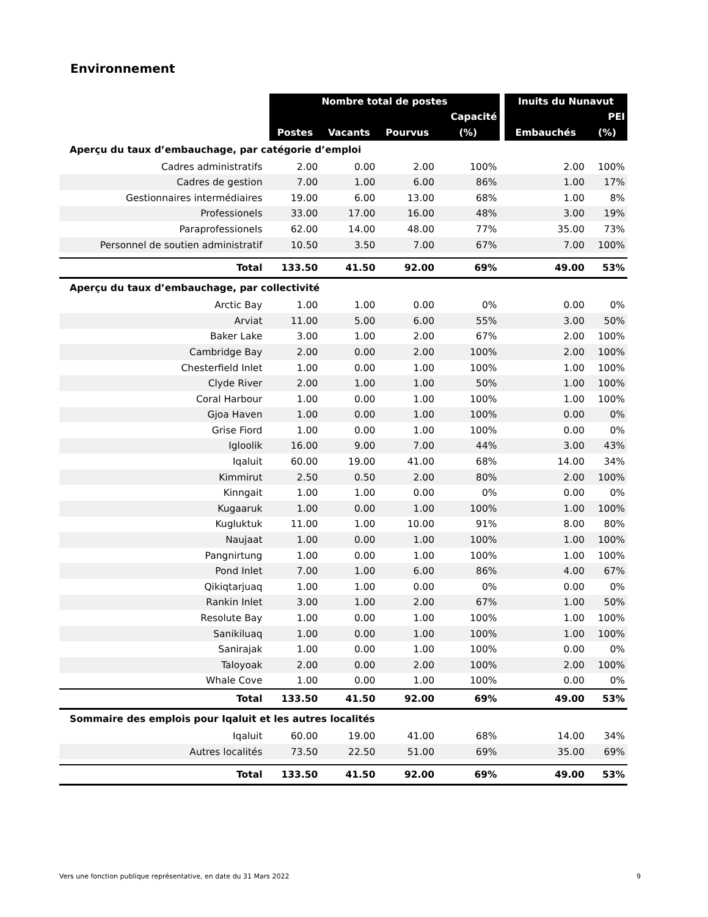Environnement
| | Nombre total de postes | | | | | Inuits du Nunavut | |
| --- | --- | --- | --- | --- | --- | --- | --- |
| | | | | Capacité | | | PEI |
| | Postes | Vacants | Pourvus | (%) | | Embauchés | (%) |
| Aperçu du taux d’embauchage, par catégorie d’emploi | | | | | | | |
| Cadres administratifs | 2.00 | 0.00 | 2.00 | 100% | | 2.00 | 100% |
| Cadres de gestion | 7.00 | 1.00 | 6.00 | 86% | | 1.00 | 17% |
| Gestionnaires intermédiaires | 19.00 | 6.00 | 13.00 | 68% | | 1.00 | 8% |
| Professionels | 33.00 | 17.00 | 16.00 | 48% | | 3.00 | 19% |
| Paraprofessionels | 62.00 | 14.00 | 48.00 | 77% | | 35.00 | 73% |
| Personnel de soutien administratif | 10.50 | 3.50 | 7.00 | 67% | | 7.00 | 100% |
| Total | 133.50 | 41.50 | 92.00 | 69% | | 49.00 | 53% |
| Aperçu du taux d’embauchage, par collectivité | | | | | | | |
| Arctic Bay | 1.00 | 1.00 | 0.00 | 0% | | 0.00 | 0% |
| Arviat | 11.00 | 5.00 | 6.00 | 55% | | 3.00 | 50% |
| Baker Lake | 3.00 | 1.00 | 2.00 | 67% | | 2.00 | 100% |
| Cambridge Bay | 2.00 | 0.00 | 2.00 | 100% | | 2.00 | 100% |
| Chesterfield Inlet | 1.00 | 0.00 | 1.00 | 100% | | 1.00 | 100% |
| Clyde River | 2.00 | 1.00 | 1.00 | 50% | | 1.00 | 100% |
| Coral Harbour | 1.00 | 0.00 | 1.00 | 100% | | 1.00 | 100% |
| Gjoa Haven | 1.00 | 0.00 | 1.00 | 100% | | 0.00 | 0% |
| Grise Fiord | 1.00 | 0.00 | 1.00 | 100% | | 0.00 | 0% |
| Igloolik | 16.00 | 9.00 | 7.00 | 44% | | 3.00 | 43% |
| Iqaluit | 60.00 | 19.00 | 41.00 | 68% | | 14.00 | 34% |
| Kimmirut | 2.50 | 0.50 | 2.00 | 80% | | 2.00 | 100% |
| Kinngait | 1.00 | 1.00 | 0.00 | 0% | | 0.00 | 0% |
| Kugaaruk | 1.00 | 0.00 | 1.00 | 100% | | 1.00 | 100% |
| Kugluktuk | 11.00 | 1.00 | 10.00 | 91% | | 8.00 | 80% |
| Naujaat | 1.00 | 0.00 | 1.00 | 100% | | 1.00 | 100% |
| Pangnirtung | 1.00 | 0.00 | 1.00 | 100% | | 1.00 | 100% |
| Pond Inlet | 7.00 | 1.00 | 6.00 | 86% | | 4.00 | 67% |
| Qikiqtarjuaq | 1.00 | 1.00 | 0.00 | 0% | | 0.00 | 0% |
| Rankin Inlet | 3.00 | 1.00 | 2.00 | 67% | | 1.00 | 50% |
| Resolute Bay | 1.00 | 0.00 | 1.00 | 100% | | 1.00 | 100% |
| Sanikiluaq | 1.00 | 0.00 | 1.00 | 100% | | 1.00 | 100% |
| Sanirajak | 1.00 | 0.00 | 1.00 | 100% | | 0.00 | 0% |
| Taloyoak | 2.00 | 0.00 | 2.00 | 100% | | 2.00 | 100% |
| Whale Cove | 1.00 | 0.00 | 1.00 | 100% | | 0.00 | 0% |
| Total | 133.50 | 41.50 | 92.00 | 69% | | 49.00 | 53% |
| Sommaire des emplois pour Iqaluit et les autres localités | | | | | | | |
| Iqaluit | 60.00 | 19.00 | 41.00 | 68% | | 14.00 | 34% |
| Autres localités | 73.50 | 22.50 | 51.00 | 69% | | 35.00 | 69% |
| Total | 133.50 | 41.50 | 92.00 | 69% | | 49.00 | 53% |
Vers une fonction publique représentative, en date du 31 Mars 2022 9